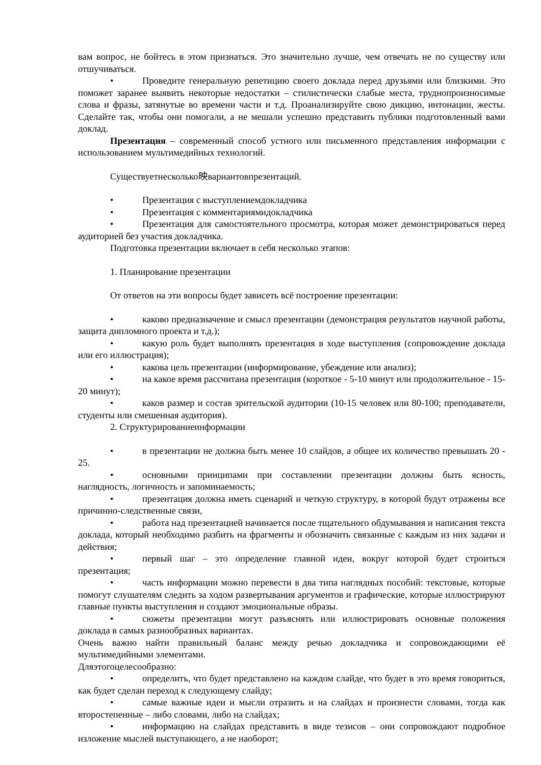вам вопрос, не бойтесь в этом признаться. Это значительно лучше, чем отвечать не по существу или отшучиваться.
• Проведите генеральную репетицию своего доклада перед друзьями или близкими. Это поможет заранее выявить некоторые недостатки – стилистически слабые места, труднопроизносимые слова и фразы, затянутые во времени части и т.д. Проанализируйте свою дикцию, интонации, жесты. Сделайте так, чтобы они помогали, а не мешали успешно представить публики подготовленный вами доклад.
Презентация – современный способ устного или письменного представления информации с использованием мультимедийных технологий.
Существуетнесколько映вариантовпрезентаций.
• Презентация с выступлениемдокладчика
• Презентация с комментариямидокладчика
• Презентация для самостоятельного просмотра, которая может демонстрироваться перед аудиторией без участия докладчика.
Подготовка презентации включает в себя несколько этапов:
1. Планирование презентации
От ответов на эти вопросы будет зависеть всё построение презентации:
• каково предназначение и смысл презентации (демонстрация результатов научной работы, защита дипломного проекта и т.д.);
• какую роль будет выполнять презентация в ходе выступления (сопровождение доклада или его иллюстрация);
• какова цель презентации (информирование, убеждение или анализ);
• на какое время рассчитана презентация (короткое - 5-10 минут или продолжительное - 15-20 минут);
• каков размер и состав зрительской аудитории (10-15 человек или 80-100; преподаватели, студенты или смешенная аудитория).
2. Структурированиеинформации
• в презентации не должна быть менее 10 слайдов, а общее их количество превышать 20 - 25.
• основными принципами при составлении презентации должны быть ясность, наглядность, логичность и запоминаемость;
• презентация должна иметь сценарий и четкую структуру, в которой будут отражены все причинно-следственные связи,
• работа над презентацией начинается после тщательного обдумывания и написания текста доклада, который необходимо разбить на фрагменты и обозначить связанные с каждым из них задачи и действия;
• первый шаг – это определение главной идеи, вокруг которой будет строиться презентация;
• часть информации можно перевести в два типа наглядных пособий: текстовые, которые помогут слушателям следить за ходом развертывания аргументов и графические, которые иллюстрируют главные пункты выступления и создают эмоциональные образы.
• сюжеты презентации могут разъяснять или иллюстрировать основные положения доклада в самых разнообразных вариантах.
Очень важно найти правильный баланс между речью докладчика и сопровождающими её мультимедийными элементами.
Дляэтогоцелесообразно:
• определить, что будет представлено на каждом слайде, что будет в это время говориться, как будет сделан переход к следующему слайду;
• самые важные идеи и мысли отразить и на слайдах и произнести словами, тогда как второстепенные – либо словами, либо на слайдах;
• информацию на слайдах представить в виде тезисов – они сопровождают подробное изложение мыслей выступающего, а не наоборот;